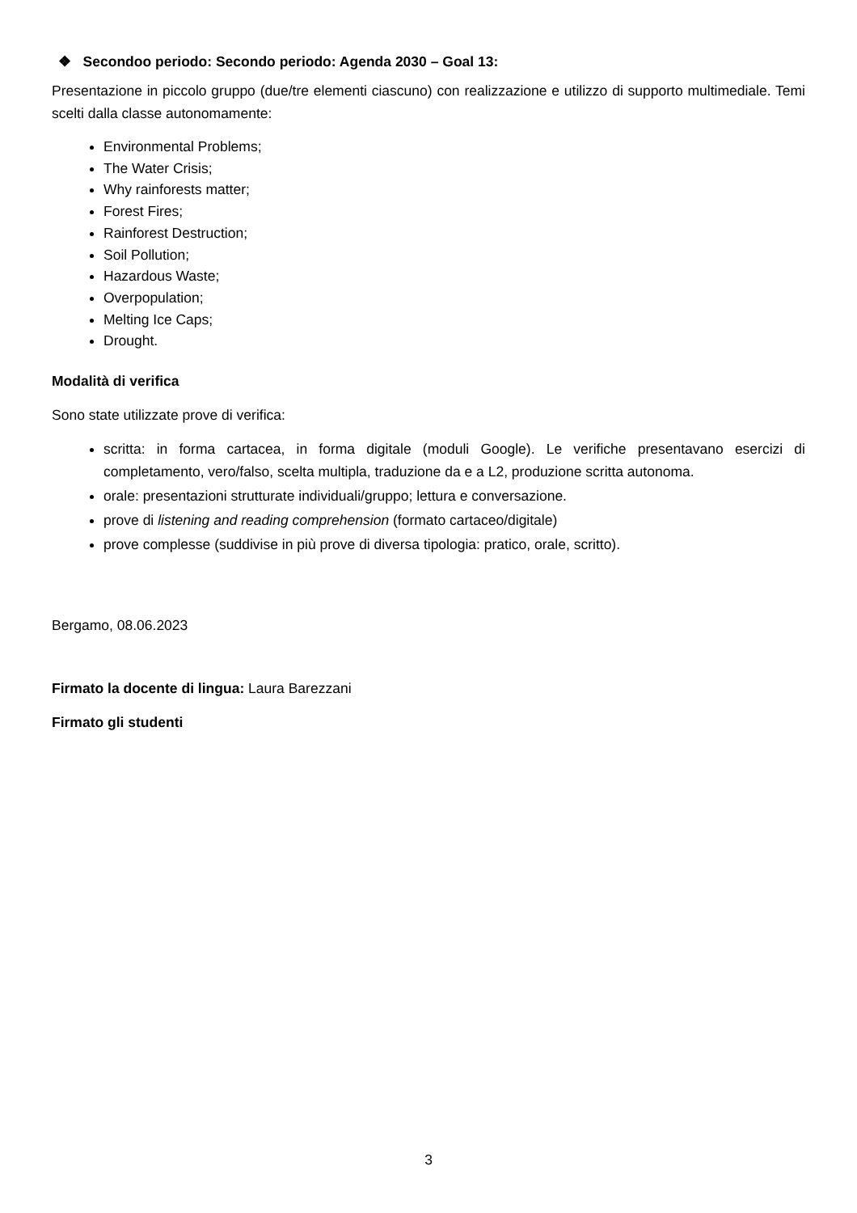❖ Secondoo periodo: Secondo periodo: Agenda 2030 – Goal 13:
Presentazione in piccolo gruppo (due/tre elementi ciascuno) con realizzazione e utilizzo di supporto multimediale. Temi scelti dalla classe autonomamente:
Environmental Problems;
The Water Crisis;
Why rainforests matter;
Forest Fires;
Rainforest Destruction;
Soil Pollution;
Hazardous Waste;
Overpopulation;
Melting Ice Caps;
Drought.
Modalità di verifica
Sono state utilizzate prove di verifica:
scritta: in forma cartacea, in forma digitale (moduli Google). Le verifiche presentavano esercizi di completamento, vero/falso, scelta multipla, traduzione da e a L2, produzione scritta autonoma.
orale: presentazioni strutturate individuali/gruppo; lettura e conversazione.
prove di listening and reading comprehension (formato cartaceo/digitale)
prove complesse (suddivise in più prove di diversa tipologia: pratico, orale, scritto).
Bergamo, 08.06.2023
Firmato la docente di lingua: Laura Barezzani
Firmato gli studenti
3